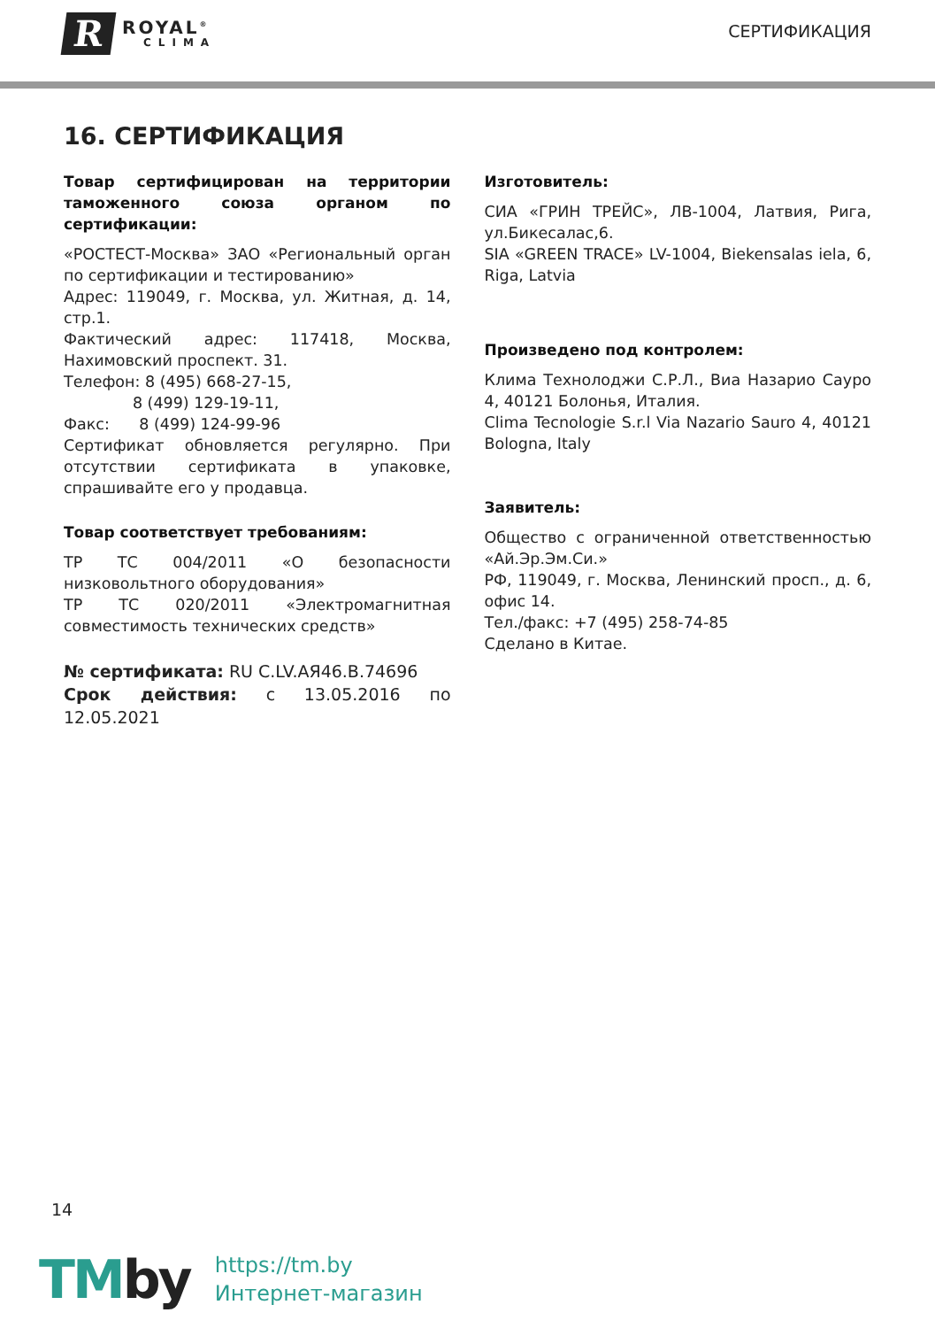R
ROYAL<sup>®</sup>
CLIMA
СЕРТИФИКАЦИЯ
16. СЕРТИФИКАЦИЯ
Товар сертифицирован на территории таможенного союза органом по сертификации:
«РОСТЕСТ-Москва» ЗАО «Региональный орган по сертификации и тестированию»
Адрес: 119049, г. Москва, ул. Житная, д. 14, стр.1.
Фактический адрес: 117418, Москва, Нахимовский проспект. 31.
Телефон: 8 (495) 668-27-15,
8 (499) 129-19-11,
Факс: 8 (499) 124-99-96
Сертификат обновляется регулярно. При отсутствии сертификата в упаковке, спрашивайте его у продавца.
Товар соответствует требованиям:
ТР ТС 004/2011 «О безопасности низковольтного оборудования»
ТР ТС 020/2011 «Электромагнитная совместимость технических средств»
№ сертификата: RU C.LV.АЯ46.В.74696
Срок действия: с 13.05.2016 по 12.05.2021
Изготовитель:
СИА «ГРИН ТРЕЙС», ЛВ-1004, Латвия, Рига, ул.Бикесалас,6.
SIA «GREEN TRACE» LV-1004, Biekensalas iela, 6, Riga, Latvia
Произведено под контролем:
Клима Технолоджи С.Р.Л., Виа Назарио Сауро 4, 40121 Болонья, Италия.
Clima Tecnologie S.r.l Via Nazario Sauro 4, 40121 Bologna, Italy
Заявитель:
Общество с ограниченной ответственностью «Ай.Эр.Эм.Си.»
РФ, 119049, г. Москва, Ленинский просп., д. 6, офис 14.
Тел./факс: +7 (495) 258-74-85
Сделано в Китае.
14
TMby
https://tm.by
Интернет-магазин